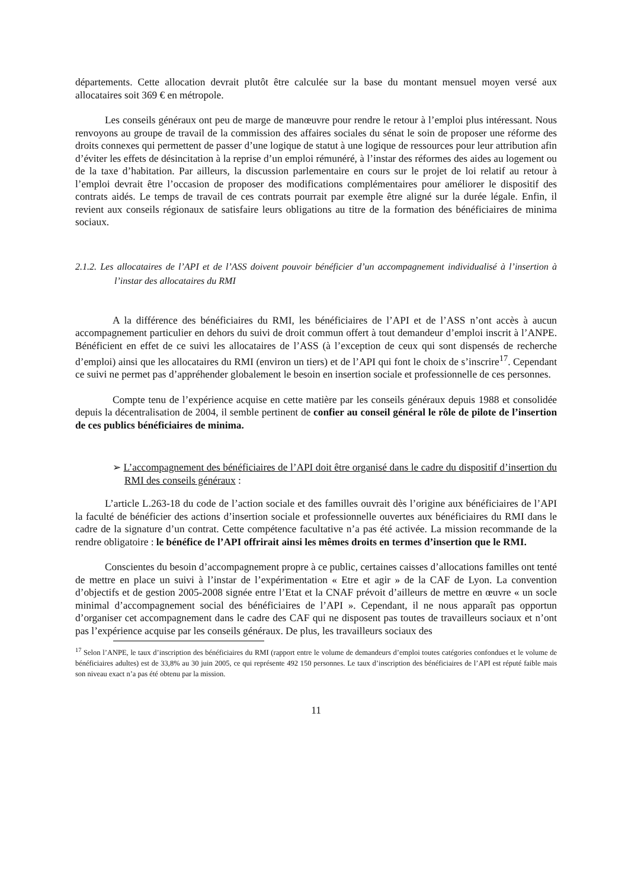départements. Cette allocation devrait plutôt être calculée sur la base du montant mensuel moyen versé aux allocataires soit 369 € en métropole.
Les conseils généraux ont peu de marge de manœuvre pour rendre le retour à l’emploi plus intéressant. Nous renvoyons au groupe de travail de la commission des affaires sociales du sénat le soin de proposer une réforme des droits connexes qui permettent de passer d’une logique de statut à une logique de ressources pour leur attribution afin d’éviter les effets de désincitation à la reprise d’un emploi rémunéré, à l’instar des réformes des aides au logement ou de la taxe d’habitation. Par ailleurs, la discussion parlementaire en cours sur le projet de loi relatif au retour à l’emploi devrait être l’occasion de proposer des modifications complémentaires pour améliorer le dispositif des contrats aidés. Le temps de travail de ces contrats pourrait par exemple être aligné sur la durée légale. Enfin, il revient aux conseils régionaux de satisfaire leurs obligations au titre de la formation des bénéficiaires de minima sociaux.
2.1.2. Les allocataires de l’API et de l’ASS doivent pouvoir bénéficier d’un accompagnement individualisé à l’insertion à l’instar des allocataires du RMI
A la différence des bénéficiaires du RMI, les bénéficiaires de l’API et de l’ASS n’ont accès à aucun accompagnement particulier en dehors du suivi de droit commun offert à tout demandeur d’emploi inscrit à l’ANPE. Bénéficient en effet de ce suivi les allocataires de l’ASS (à l’exception de ceux qui sont dispensés de recherche d’emploi) ainsi que les allocataires du RMI (environ un tiers) et de l’API qui font le choix de s’inscrire<sup>17</sup>. Cependant ce suivi ne permet pas d’appréhender globalement le besoin en insertion sociale et professionnelle de ces personnes.
Compte tenu de l’expérience acquise en cette matière par les conseils généraux depuis 1988 et consolidée depuis la décentralisation de 2004, il semble pertinent de confier au conseil général le rôle de pilote de l’insertion de ces publics bénéficiaires de minima.
➢ L’accompagnement des bénéficiaires de l’API doit être organisé dans le cadre du dispositif d’insertion du RMI des conseils généraux :
L’article L.263-18 du code de l’action sociale et des familles ouvrait dès l’origine aux bénéficiaires de l’API la faculté de bénéficier des actions d’insertion sociale et professionnelle ouvertes aux bénéficiaires du RMI dans le cadre de la signature d’un contrat. Cette compétence facultative n’a pas été activée. La mission recommande de la rendre obligatoire : le bénéfice de l’API offrirait ainsi les mêmes droits en termes d’insertion que le RMI.
Conscientes du besoin d’accompagnement propre à ce public, certaines caisses d’allocations familles ont tenté de mettre en place un suivi à l’instar de l’expérimentation « Etre et agir » de la CAF de Lyon. La convention d’objectifs et de gestion 2005-2008 signée entre l’Etat et la CNAF prévoit d’ailleurs de mettre en œuvre « un socle minimal d’accompagnement social des bénéficiaires de l’API ». Cependant, il ne nous apparaît pas opportun d’organiser cet accompagnement dans le cadre des CAF qui ne disposent pas toutes de travailleurs sociaux et n’ont pas l’expérience acquise par les conseils généraux. De plus, les travailleurs sociaux des
<sup>17</sup> Selon l’ANPE, le taux d’inscription des bénéficiaires du RMI (rapport entre le volume de demandeurs d’emploi toutes catégories confondues et le volume de bénéficiaires adultes) est de 33,8% au 30 juin 2005, ce qui représente 492 150 personnes. Le taux d’inscription des bénéficiaires de l’API est réputé faible mais son niveau exact n’a pas été obtenu par la mission.
11